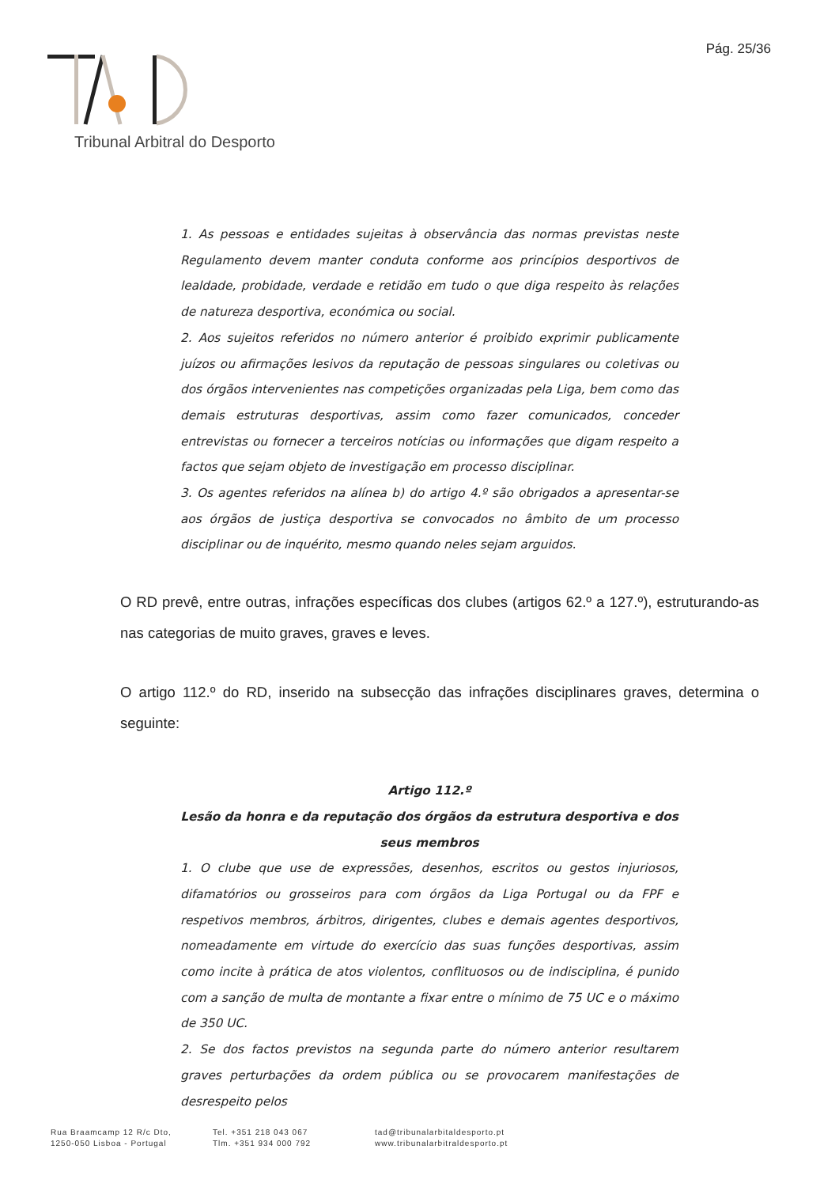Pág. 25/36
Tribunal Arbitral do Desporto
1. As pessoas e entidades sujeitas à observância das normas previstas neste Regulamento devem manter conduta conforme aos princípios desportivos de lealdade, probidade, verdade e retidão em tudo o que diga respeito às relações de natureza desportiva, económica ou social.
2. Aos sujeitos referidos no número anterior é proibido exprimir publicamente juízos ou afirmações lesivos da reputação de pessoas singulares ou coletivas ou dos órgãos intervenientes nas competições organizadas pela Liga, bem como das demais estruturas desportivas, assim como fazer comunicados, conceder entrevistas ou fornecer a terceiros notícias ou informações que digam respeito a factos que sejam objeto de investigação em processo disciplinar.
3. Os agentes referidos na alínea b) do artigo 4.º são obrigados a apresentar-se aos órgãos de justiça desportiva se convocados no âmbito de um processo disciplinar ou de inquérito, mesmo quando neles sejam arguidos.
O RD prevê, entre outras, infrações específicas dos clubes (artigos 62.º a 127.º), estruturando-as nas categorias de muito graves, graves e leves.
O artigo 112.º do RD, inserido na subsecção das infrações disciplinares graves, determina o seguinte:
Artigo 112.º
Lesão da honra e da reputação dos órgãos da estrutura desportiva e dos seus membros
1. O clube que use de expressões, desenhos, escritos ou gestos injuriosos, difamatórios ou grosseiros para com órgãos da Liga Portugal ou da FPF e respetivos membros, árbitros, dirigentes, clubes e demais agentes desportivos, nomeadamente em virtude do exercício das suas funções desportivas, assim como incite à prática de atos violentos, conflituosos ou de indisciplina, é punido com a sanção de multa de montante a fixar entre o mínimo de 75 UC e o máximo de 350 UC.
2. Se dos factos previstos na segunda parte do número anterior resultarem graves perturbações da ordem pública ou se provocarem manifestações de desrespeito pelos
Rua Braamcamp 12 R/c Dto,
1250-050 Lisboa - Portugal
Tel. +351 218 043 067
Tlm. +351 934 000 792
tad@tribunalarbitaldesporto.pt
www.tribunalarbitraldesporto.pt